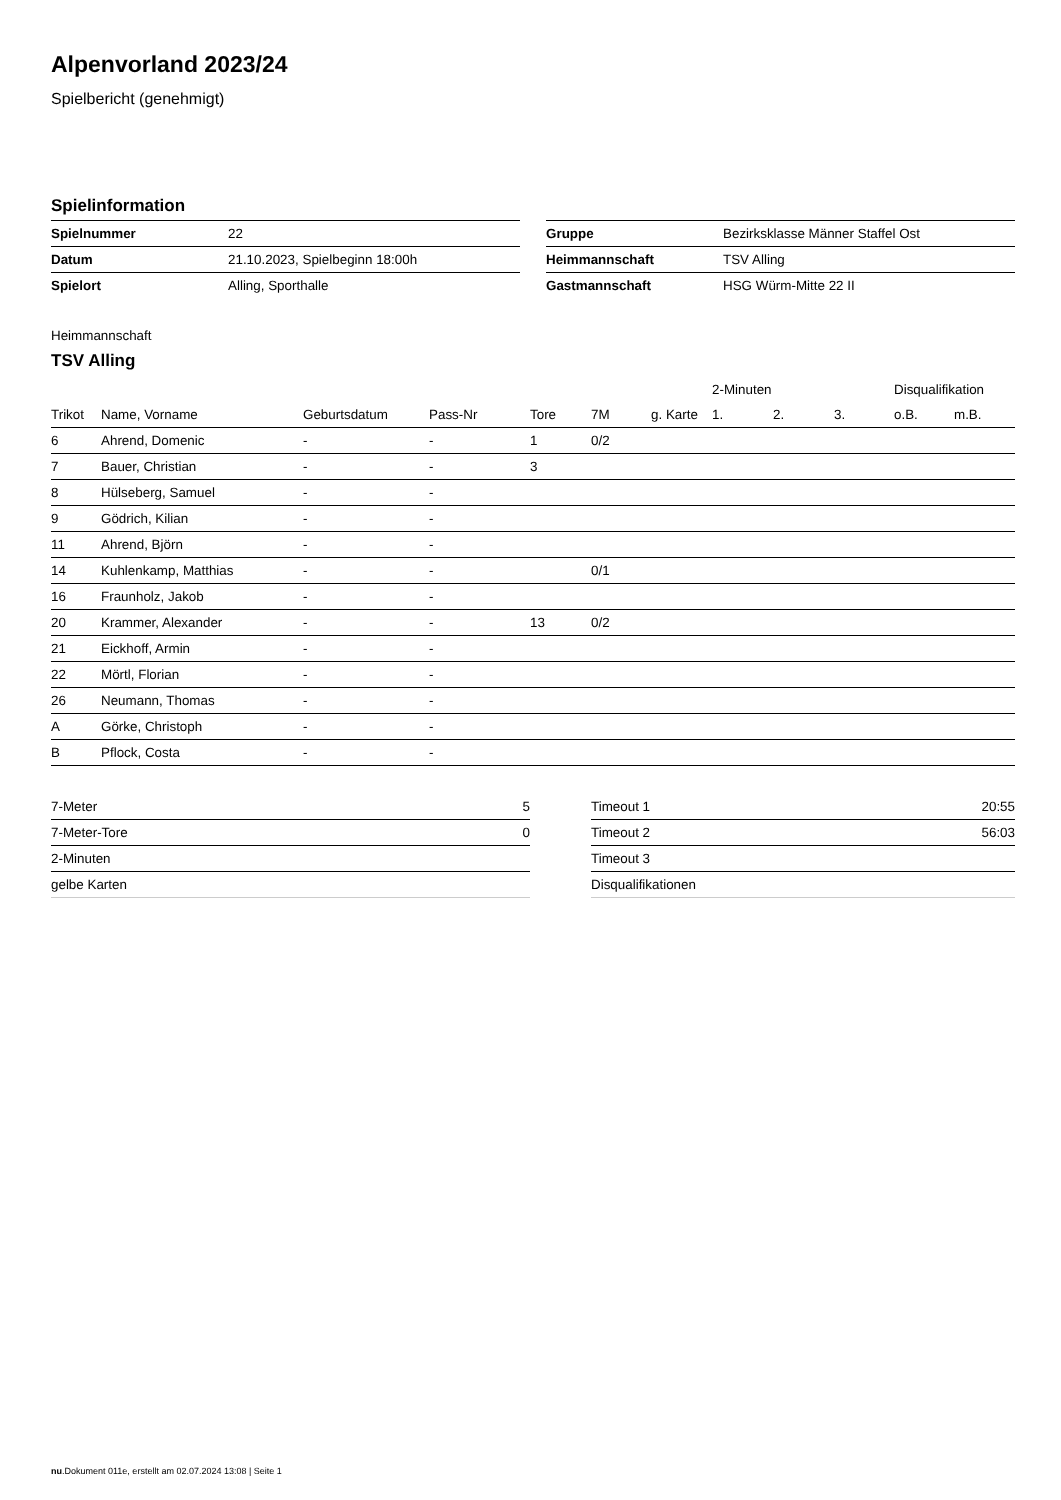Alpenvorland 2023/24
Spielbericht (genehmigt)
Spielinformation
| Spielnummer | 22 |
| Datum | 21.10.2023, Spielbeginn 18:00h |
| Spielort | Alling, Sporthalle |
| Gruppe | Bezirksklasse Männer Staffel Ost |
| Heimmannschaft | TSV Alling |
| Gastmannschaft | HSG Würm-Mitte 22 II |
Heimmannschaft
TSV Alling
| | | | | | | | 2-Minuten | | | Disqualifikation | |
| --- | --- | --- | --- | --- | --- | --- | --- | --- | --- | --- | --- |
| Trikot | Name, Vorname | Geburtsdatum | Pass-Nr | Tore | 7M | g. Karte | 1. | 2. | 3. | o.B. | m.B. |
| 6 | Ahrend, Domenic | - | - | 1 | 0/2 | | | | | | |
| 7 | Bauer, Christian | - | - | 3 | | | | | | | |
| 8 | Hülseberg, Samuel | - | - | | | | | | | | |
| 9 | Gödrich, Kilian | - | - | | | | | | | | |
| 11 | Ahrend, Björn | - | - | | | | | | | | |
| 14 | Kuhlenkamp, Matthias | - | - | | 0/1 | | | | | | |
| 16 | Fraunholz, Jakob | - | - | | | | | | | | |
| 20 | Krammer, Alexander | - | - | 13 | 0/2 | | | | | | |
| 21 | Eickhoff, Armin | - | - | | | | | | | | |
| 22 | Mörtl, Florian | - | - | | | | | | | | |
| 26 | Neumann, Thomas | - | - | | | | | | | | |
| A | Görke, Christoph | - | - | | | | | | | | |
| B | Pflock, Costa | - | - | | | | | | | | |
| 7-Meter | 5 |
| 7-Meter-Tore | 0 |
| 2-Minuten | |
| gelbe Karten | |
| Timeout 1 | 20:55 |
| Timeout 2 | 56:03 |
| Timeout 3 | |
| Disqualifikationen | |
nu.Dokument 011e, erstellt am 02.07.2024 13:08 | Seite 1